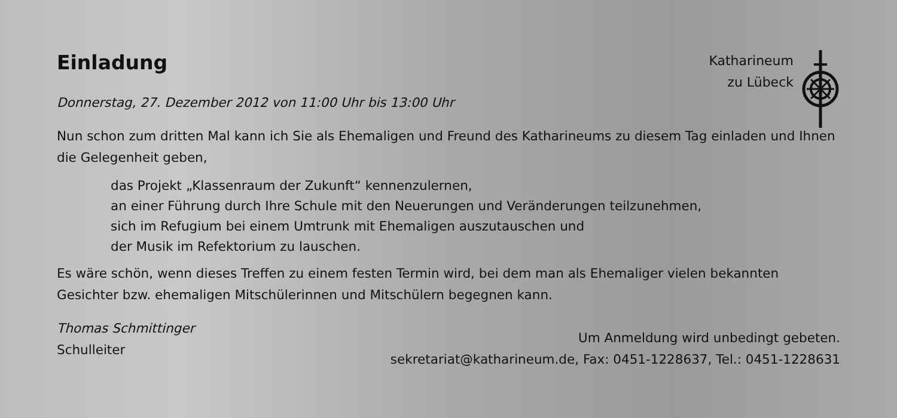Einladung
Katharineum
zu Lübeck
Donnerstag, 27. Dezember 2012 von 11:00 Uhr bis 13:00 Uhr
Nun schon zum dritten Mal kann ich Sie als Ehemaligen und Freund des Katharineums zu diesem Tag einladen und Ihnen die Gelegenheit geben,
das Projekt „Klassenraum der Zukunft“ kennenzulernen,
an einer Führung durch Ihre Schule mit den Neuerungen und Veränderungen teilzunehmen,
sich im Refugium bei einem Umtrunk mit Ehemaligen auszutauschen und
der Musik im Refektorium zu lauschen.
Es wäre schön, wenn dieses Treffen zu einem festen Termin wird, bei dem man als Ehemaliger vielen bekannten Gesichter bzw. ehemaligen Mitschülerinnen und Mitschülern begegnen kann.
Thomas Schmittinger
Schulleiter
Um Anmeldung wird unbedingt gebeten.
sekretariat@katharineum.de, Fax: 0451-1228637, Tel.: 0451-1228631